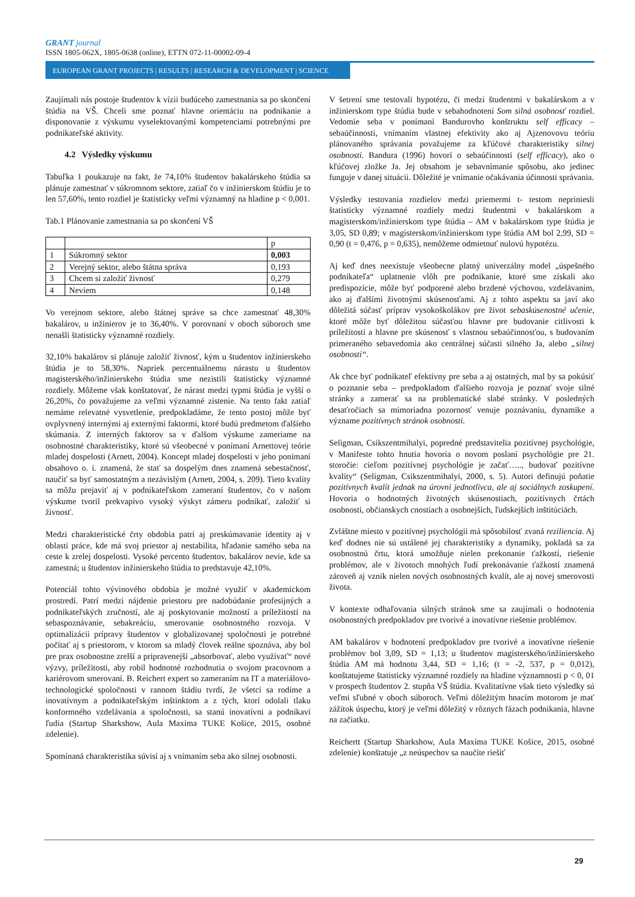GRANT journal
ISSN 1805-062X, 1805-0638 (online), ETTN 072-11-00002-09-4
EUROPEAN GRANT PROJECTS | RESULTS | RESEARCH & DEVELOPMENT | SCIENCE
Zaujímali nás postoje študentov k vízii budúceho zamestnania sa po skončení štúdia na VŠ. Chceli sme poznať hlavne orientáciu na podnikanie a disponovanie z výskumu vyselektovanými kompetenciami potrebnými pre podnikateľské aktivity.
4.2 Výsledky výskumu
Tabuľka 1 poukazuje na fakt, že 74,10% študentov bakalárskeho štúdia sa plánuje zamestnať v súkromnom sektore, zatiaľ čo v inžinierskom štúdiu je to len 57,60%, tento rozdiel je štatisticky veľmi významný na hladine p < 0,001.
Tab.1 Plánovanie zamestnania sa po skončení VŠ
| | | p |
| 1 | Súkromný sektor | 0,003 |
| 2 | Verejný sektor, alebo štátna správa | 0,193 |
| 3 | Chcem si založiť živnosť | 0,279 |
| 4 | Neviem | 0,148 |
Vo verejnom sektore, alebo štátnej správe sa chce zamestnať 48,30% bakalárov, u inžinierov je to 36,40%. V porovnaní v oboch súboroch sme nenašli štatisticky významné rozdiely.
32,10% bakalárov si plánuje založiť živnosť, kým u študentov inžinierskeho štúdia je to 58,30%. Napriek percentuálnemu nárastu u študentov magisterského/inžinierskeho štúdia sme nezistili štatisticky významné rozdiely. Môžeme však konštatovať, že nárast medzi typmi štúdia je vyšší o 26,20%, čo považujeme za veľmi významné zistenie. Na tento fakt zatiaľ nemáme relevatné vysvetlenie, predpokladáme, že tento postoj môže byť ovplyvnený internými aj externými faktormi, ktoré budú predmetom ďalšieho skúmania. Z interných faktorov sa v ďalšom výskume zameriame na osobnostné charakteristiky, ktoré sú všeobecné v ponímaní Arnettovej teórie mladej dospelosti (Arnett, 2004). Koncept mladej dospelosti v jeho ponímaní obsahovo o. i. znamená, že stať sa dospelým dnes znamená sebestačnosť, naučiť sa byť samostatným a nezávislým (Arnett, 2004, s. 209). Tieto kvality sa môžu prejaviť aj v podnikateľskom zameraní študentov, čo v našom výskume tvoril prekvapivo vysoký výskyt zámeru podnikať, založiť si živnosť.
Medzi charakteristické črty obdobia patrí aj preskúmavanie identity aj v oblasti práce, kde má svoj priestor aj nestabilita, hľadanie samého seba na ceste k zrelej dospelosti. Vysoké percento študentov, bakalárov nevie, kde sa zamestná; u študentov inžinierskeho štúdia to predstavuje 42,10%.
Potenciál tohto vývinového obdobia je možné využiť v akademickom prostredí. Patrí medzi nájdenie priestoru pre nadobúdanie profesijných a podnikateľských zručností, ale aj poskytovanie možností a príležitostí na sebaspoznávanie, sebakreáciu, smerovanie osobnostného rozvoja. V optimalizácii prípravy študentov v globalizovanej spoločnosti je potrebné počítať aj s priestorom, v ktorom sa mladý človek reálne spoznáva, aby bol pre prax osobnostne zrelší a pripravenejší „absorbovať, alebo využívať“ nové výzvy, príležitosti, aby robil hodnotné rozhodnutia o svojom pracovnom a kariérovom smerovaní. B. Reichert expert so zameraním na IT a materiálovo-technologické spoločnosti v rannom štádiu tvrdí, že všetci sa rodíme a inovatívnym a podnikateľským inštinktom a z tých, ktorí odolali tlaku konformného vzdelávania a spoločnosti, sa stanú inovatívni a podnikaví ľudia (Startup Sharkshow, Aula Maxima TUKE Košice, 2015, osobné zdelenie).
Spomínaná charakteristika súvisí aj s vnímaním seba ako silnej osobnosti.
V šetrení sme testovali hypotézu, či medzi študentmi v bakalárskom a v inžinierskom type štúdia bude v sebahodnotení Som silná osobnosť rozdiel. Vedomie seba v ponímaní Bandurovho konštruktu self efficacy – sebaúčinnosti, vnímaním vlastnej efektivity ako aj Ajzenovovu teóriu plánovaného správania považujeme za kľúčové charakteristiky silnej osobnosti. Bandura (1996) hovorí o sebaúčinnosti (self efficacy), ako o kľúčovej zložke Ja. Jej obsahom je sebavnímanie spôsobu, ako jedinec funguje v danej situácii. Dôležité je vnímanie očakávania účinnosti správania.
Výsledky testovania rozdielov medzi priemermi t- testom nepriniesli štatisticky významné rozdiely medzi študentmi v bakalárskom a magisterskom/inžinierskom type štúdia – AM v bakalárskom type štúdia je 3,05, SD 0,89; v magisterskom/inžinierskom type štúdia AM bol 2,99, SD = 0,90 (t = 0,476, p = 0,635), nemôžeme odmietnuť nulovú hypotézu.
Aj keď dnes neexistuje všeobecne platný univerzálny model „úspešného podnikateľa“ uplatnenie vlôh pre podnikanie, ktoré sme získali ako predispozície, môže byť podporené alebo brzdené výchovou, vzdelávaním, ako aj ďalšími životnými skúsenosťami. Aj z tohto aspektu sa javí ako dôležitá súčasť príprav vysokoškolákov pre život sebaskúsenostné učenie, ktoré môže byť dôležitou súčasťou hlavne pre budovanie citlivosti k príležitosti a hlavne pre skúsenosť s vlastnou sebaúčinnosťou, s budovaním primeraného sebavedomia ako centrálnej súčasti silného Ja, alebo „silnej osobnosti“.
Ak chce byť podnikateľ efektívny pre seba a aj ostatných, mal by sa pokúsiť o poznanie seba – predpokladom ďalšieho rozvoja je poznať svoje silné stránky a zamerať sa na problematické slabé stránky. V posledných desaťročiach sa mimoriadna pozornosť venuje poznávaniu, dynamike a význame pozitívnych stránok osobnosti.
Seligman, Csikszentmihalyi, popredné predstavitelia pozitívnej psychológie, v Manifeste tohto hnutia hovoria o novom poslaní psychológie pre 21. storočie: cieľom pozitívnej psychológie je začať….., budovať pozitívne kvality“ (Seligman, Csikszentmihalyi, 2000, s. 5). Autori definujú poňatie pozitívnych kvalít jednak na úrovni jednotlivca, ale aj sociálnych zoskupení. Hovoria o hodnotných životných skúsenostiach, pozitívnych črtách osobnosti, občianskych cnostiach a osobnejších, ľudskejších inštitúciách.
Zvláštne miesto v pozitívnej psychológii má spôsobilosť zvaná reziliencia. Aj keď dodnes nie sú ustálené jej charakteristiky a dynamiky, pokladá sa za osobnostnú črtu, ktorá umožňuje nielen prekonanie ťažkostí, riešenie problémov, ale v životoch mnohých ľudí prekonávanie ťažkostí znamená zároveň aj vznik nielen nových osobnostných kvalít, ale aj novej smerovosti života.
V kontexte odhaľovania silných stránok sme sa zaujímali o hodnotenia osobnostných predpokladov pre tvorivé a inovatívne riešenie problémov.
AM bakalárov v hodnotení predpokladov pre tvorivé a inovatívne riešenie problémov bol 3,09, SD = 1,13; u študentov magisterského/inžinierskeho štúdia AM má hodnotu 3,44, SD = 1,16; (t = -2, 537, p = 0,012), konštatujeme štatisticky významné rozdiely na hladine významnosti p < 0, 01 v prospech študentov 2. stupňa VŠ štúdia. Kvalitatívne však tieto výsledky sú veľmi sľubné v oboch súboroch. Veľmi dôležitým hnacím motorom je mať zážitok úspechu, ktorý je veľmi dôležitý v rôznych fázach podnikania, hlavne na začiatku.
Reichertt (Startup Sharkshow, Aula Maxima TUKE Košice, 2015, osobné zdelenie) konštatuje „z neúspechov sa naučíte riešiť
29